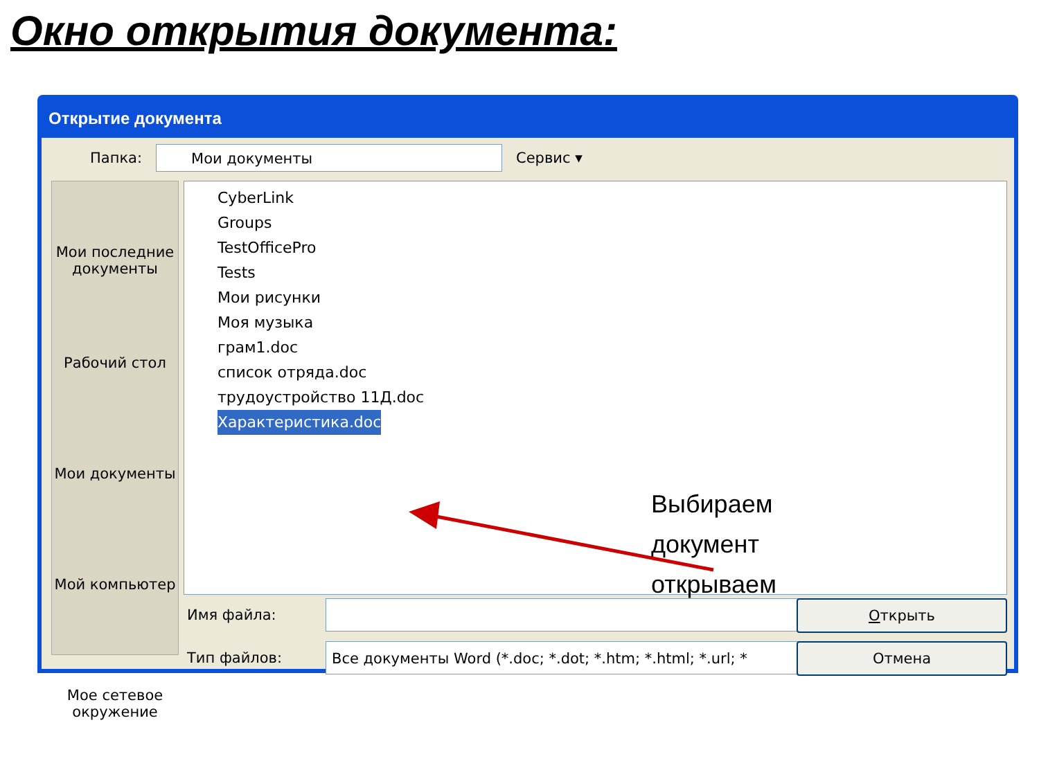Окно открытия документа:
Открытие документа
Папка:
Мои документы
Сервис ▾
Мои последние документы
Рабочий стол
Мои документы
Мой компьютер
Мое сетевое окружение
CyberLink
Groups
TestOfficePro
Tests
Мои рисунки
Моя музыка
грам1.doc
список отряда.doc
трудоустройство 11Д.doc
Характеристика.doc
Выбираем
документ
открываем
Имя файла:
Тип файлов:
Все документы Word (*.doc; *.dot; *.htm; *.html; *.url; *
Открыть
Отмена